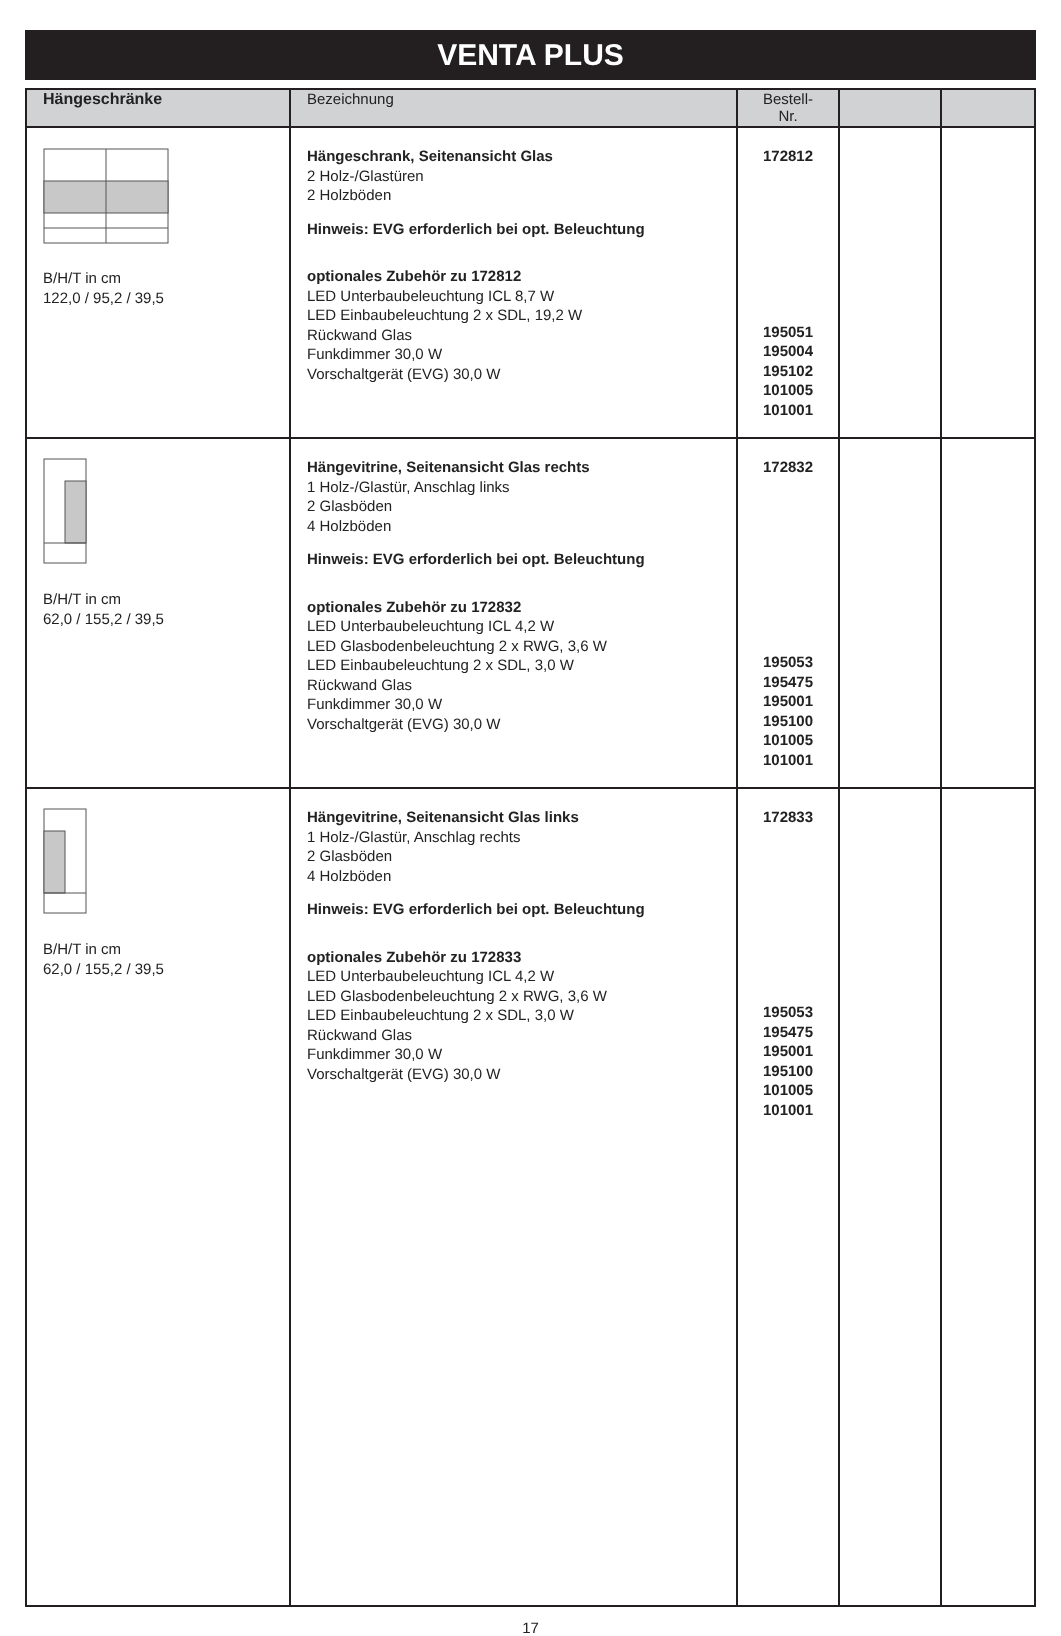VENTA PLUS
| Hängeschränke | Bezeichnung | Bestell-Nr. | | |
| --- | --- | --- | --- | --- |
| B/H/T in cm 122,0 / 95,2 / 39,5 | Hängeschrank, Seitenansicht Glas 2 Holz-/Glastüren 2 Holzböden Hinweis: EVG erforderlich bei opt. Beleuchtung optionales Zubehör zu 172812 LED Unterbaubeleuchtung ICL 8,7 W LED Einbaubeleuchtung 2 x SDL, 19,2 W Rückwand Glas Funkdimmer 30,0 W Vorschaltgerät (EVG) 30,0 W | 172812 195051 195004 195102 101005 101001 | | |
| B/H/T in cm 62,0 / 155,2 / 39,5 | Hängevitrine, Seitenansicht Glas rechts 1 Holz-/Glastür, Anschlag links 2 Glasböden 4 Holzböden Hinweis: EVG erforderlich bei opt. Beleuchtung optionales Zubehör zu 172832 LED Unterbaubeleuchtung ICL 4,2 W LED Glasbodenbeleuchtung 2 x RWG, 3,6 W LED Einbaubeleuchtung 2 x SDL, 3,0 W Rückwand Glas Funkdimmer 30,0 W Vorschaltgerät (EVG) 30,0 W | 172832 195053 195475 195001 195100 101005 101001 | | |
| B/H/T in cm 62,0 / 155,2 / 39,5 | Hängevitrine, Seitenansicht Glas links 1 Holz-/Glastür, Anschlag rechts 2 Glasböden 4 Holzböden Hinweis: EVG erforderlich bei opt. Beleuchtung optionales Zubehör zu 172833 LED Unterbaubeleuchtung ICL 4,2 W LED Glasbodenbeleuchtung 2 x RWG, 3,6 W LED Einbaubeleuchtung 2 x SDL, 3,0 W Rückwand Glas Funkdimmer 30,0 W Vorschaltgerät (EVG) 30,0 W | 172833 195053 195475 195001 195100 101005 101001 | | |
17